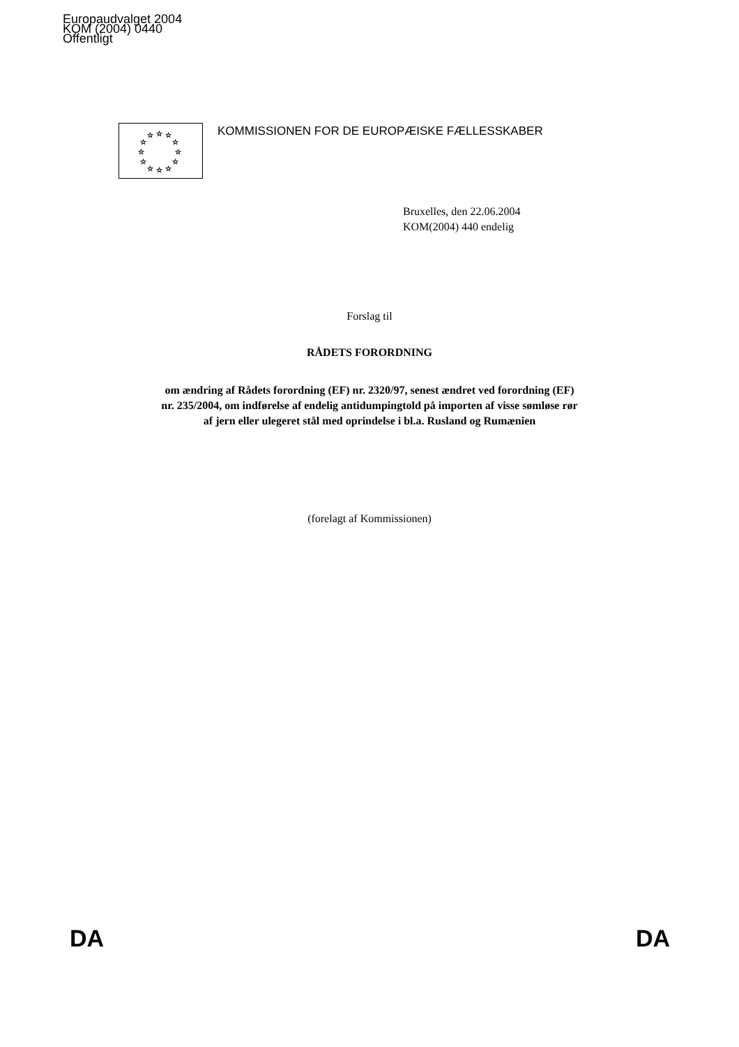Europaudvalget 2004
KOM (2004) 0440
Offentligt
☆
☆
☆
☆
☆
☆
☆
☆
☆
☆
☆
☆
KOMMISSIONEN FOR DE EUROPÆISKE FÆLLESSKABER
Bruxelles, den 22.06.2004
KOM(2004) 440 endelig
Forslag til
RÅDETS FORORDNING
om ændring af Rådets forordning (EF) nr. 2320/97, senest ændret ved forordning (EF)
nr. 235/2004, om indførelse af endelig antidumpingtold på importen af visse sømløse rør
af jern eller ulegeret stål med oprindelse i bl.a. Rusland og Rumænien
(forelagt af Kommissionen)
DA DA